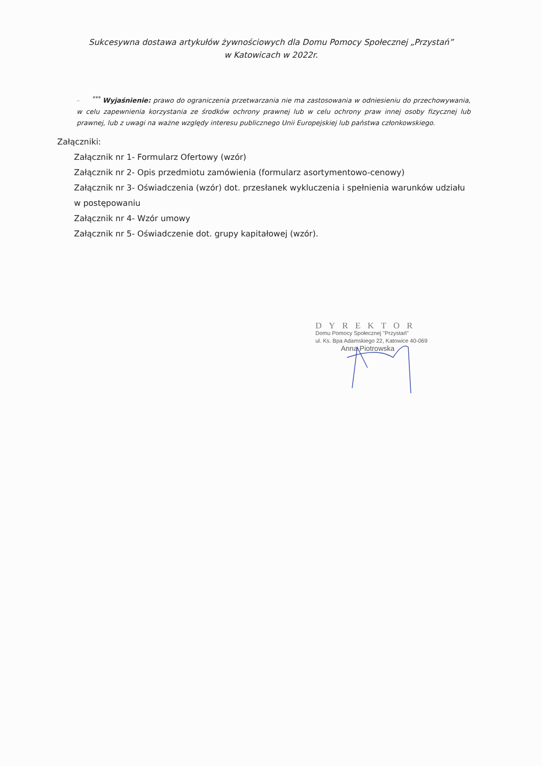Sukcesywna dostawa artykułów żywnościowych dla Domu Pomocy Społecznej „Przystań”
w Katowicach w 2022r.
–<sup>***</sup> Wyjaśnienie: prawo do ograniczenia przetwarzania nie ma zastosowania w odniesieniu do przechowywania, w celu zapewnienia korzystania ze środków ochrony prawnej lub w celu ochrony praw innej osoby fizycznej lub prawnej, lub z uwagi na ważne względy interesu publicznego Unii Europejskiej lub państwa członkowskiego.
Załączniki:
Załącznik nr 1- Formularz Ofertowy (wzór)
Załącznik nr 2- Opis przedmiotu zamówienia (formularz asortymentowo-cenowy)
Załącznik nr 3- Oświadczenia (wzór) dot. przesłanek wykluczenia i spełnienia warunków udziału w postępowaniu
Załącznik nr 4- Wzór umowy
Załącznik nr 5- Oświadczenie dot. grupy kapitałowej (wzór).
DYREKTOR
Domu Pomocy Społecznej "Przystań"
ul. Ks. Bpa Adamskiego 22, Katowice 40-069
Anna Piotrowska